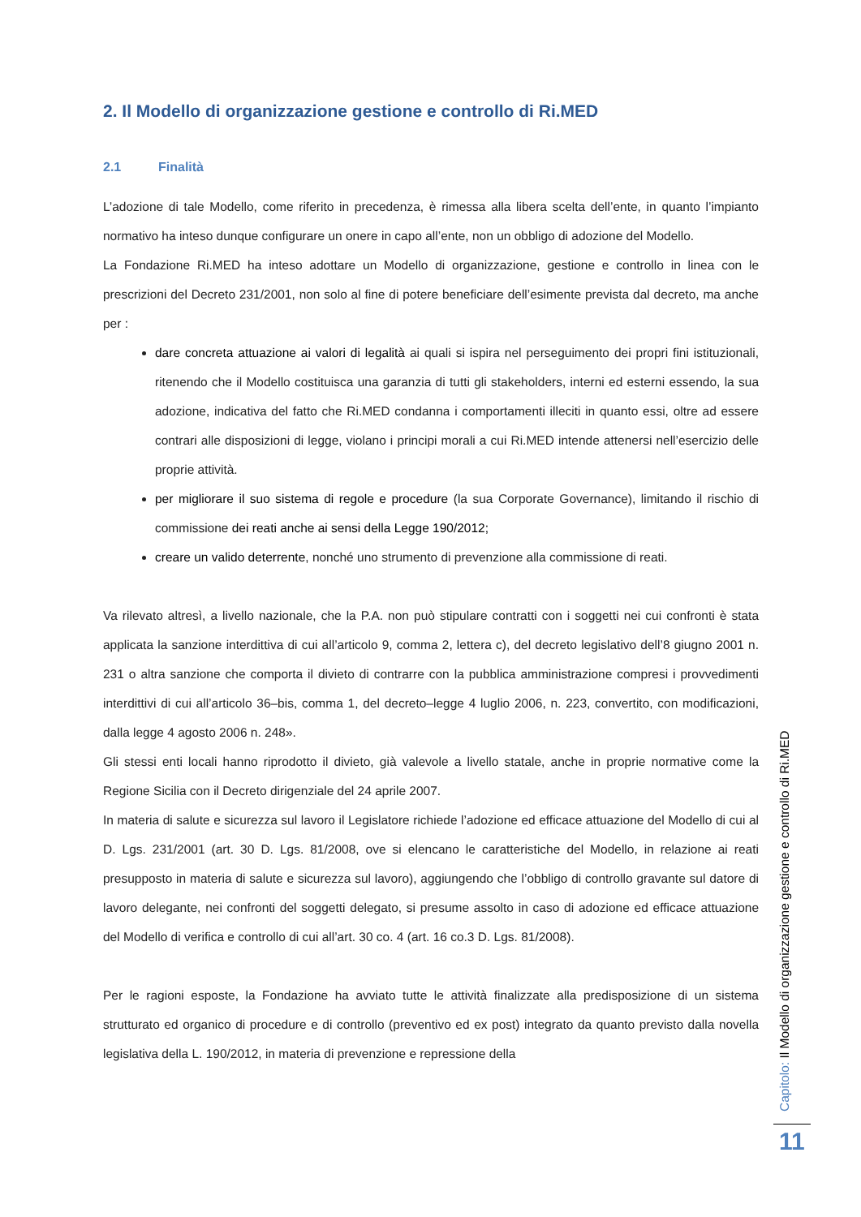2. Il Modello di organizzazione gestione e controllo di Ri.MED
2.1 Finalità
L’adozione di tale Modello, come riferito in precedenza, è rimessa alla libera scelta dell’ente, in quanto l’impianto normativo ha inteso dunque configurare un onere in capo all’ente, non un obbligo di adozione del Modello.
La Fondazione Ri.MED ha inteso adottare un Modello di organizzazione, gestione e controllo in linea con le prescrizioni del Decreto 231/2001, non solo al fine di potere beneficiare dell’esimente prevista dal decreto, ma anche per :
dare concreta attuazione ai valori di legalità ai quali si ispira nel perseguimento dei propri fini istituzionali, ritenendo che il Modello costituisca una garanzia di tutti gli stakeholders, interni ed esterni essendo, la sua adozione, indicativa del fatto che Ri.MED condanna i comportamenti illeciti in quanto essi, oltre ad essere contrari alle disposizioni di legge, violano i principi morali a cui Ri.MED intende attenersi nell’esercizio delle proprie attività.
per migliorare il suo sistema di regole e procedure (la sua Corporate Governance), limitando il rischio di commissione dei reati anche ai sensi della Legge 190/2012;
creare un valido deterrente, nonché uno strumento di prevenzione alla commissione di reati.
Va rilevato altresì, a livello nazionale, che la P.A. non può stipulare contratti con i soggetti nei cui confronti è stata applicata la sanzione interdittiva di cui all’articolo 9, comma 2, lettera c), del decreto legislativo dell’8 giugno 2001 n. 231 o altra sanzione che comporta il divieto di contrarre con la pubblica amministrazione compresi i provvedimenti interdittivi di cui all’articolo 36–bis, comma 1, del decreto–legge 4 luglio 2006, n. 223, convertito, con modificazioni, dalla legge 4 agosto 2006 n. 248».
Gli stessi enti locali hanno riprodotto il divieto, già valevole a livello statale, anche in proprie normative come la Regione Sicilia con il Decreto dirigenziale del 24 aprile 2007.
In materia di salute e sicurezza sul lavoro il Legislatore richiede l’adozione ed efficace attuazione del Modello di cui al D. Lgs. 231/2001 (art. 30 D. Lgs. 81/2008, ove si elencano le caratteristiche del Modello, in relazione ai reati presupposto in materia di salute e sicurezza sul lavoro), aggiungendo che l’obbligo di controllo gravante sul datore di lavoro delegante, nei confronti del soggetti delegato, si presume assolto in caso di adozione ed efficace attuazione del Modello di verifica e controllo di cui all’art. 30 co. 4 (art. 16 co.3 D. Lgs. 81/2008).
Per le ragioni esposte, la Fondazione ha avviato tutte le attività finalizzate alla predisposizione di un sistema strutturato ed organico di procedure e di controllo (preventivo ed ex post) integrato da quanto previsto dalla novella legislativa della L. 190/2012, in materia di prevenzione e repressione della
Capitolo: Il Modello di organizzazione gestione e controllo di Ri.MED
11